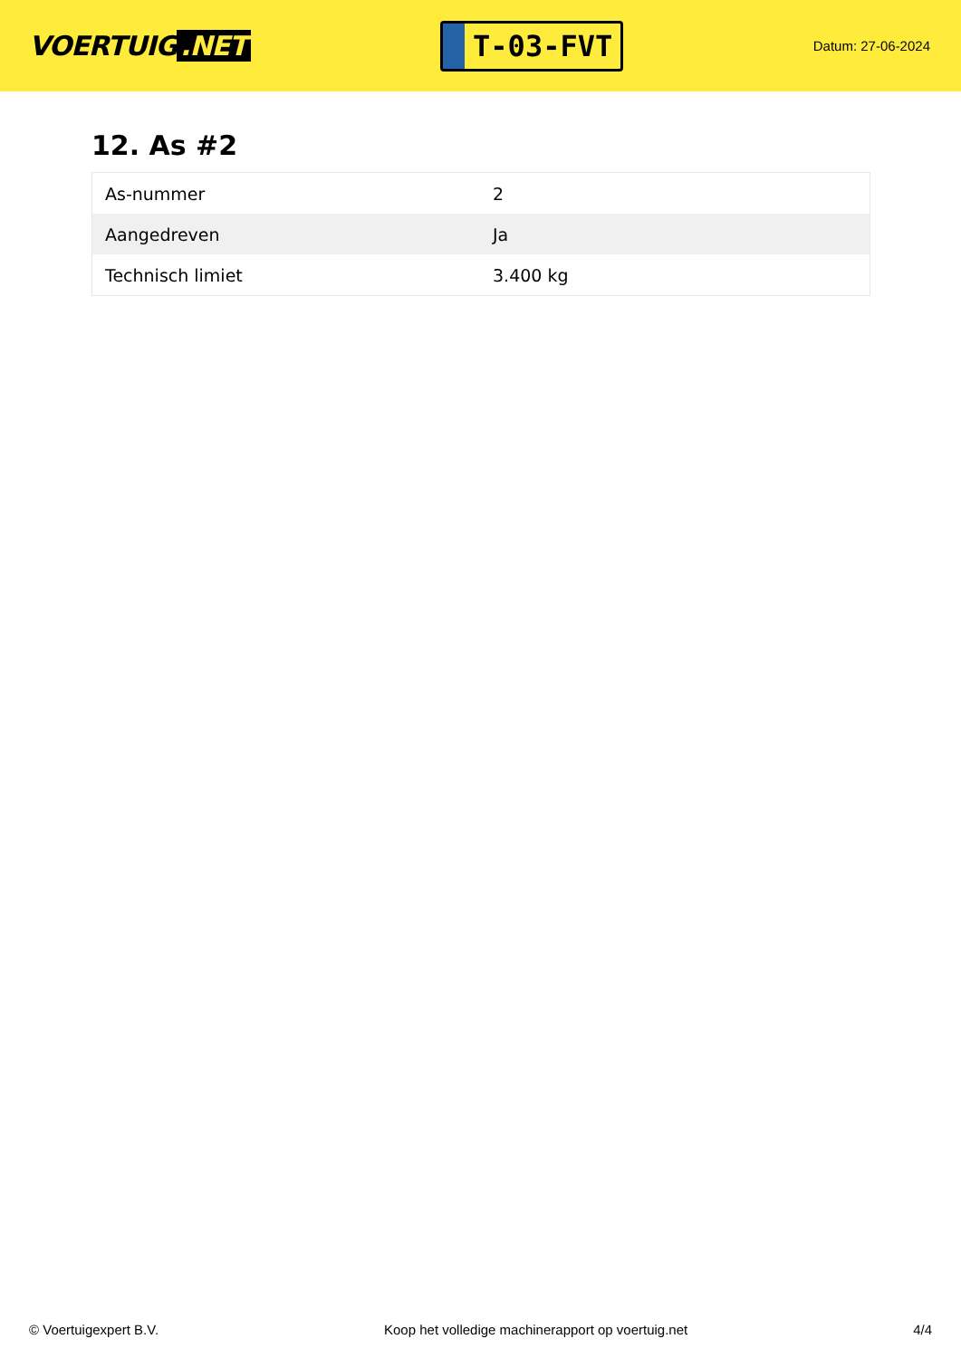VOERTUIG.NET
T-03-FVT
Datum: 27-06-2024
12. As #2
| As-nummer | 2 |
| Aangedreven | Ja |
| Technisch limiet | 3.400 kg |
© Voertuigexpert B.V. Koop het volledige machinerapport op voertuig.net 4/4